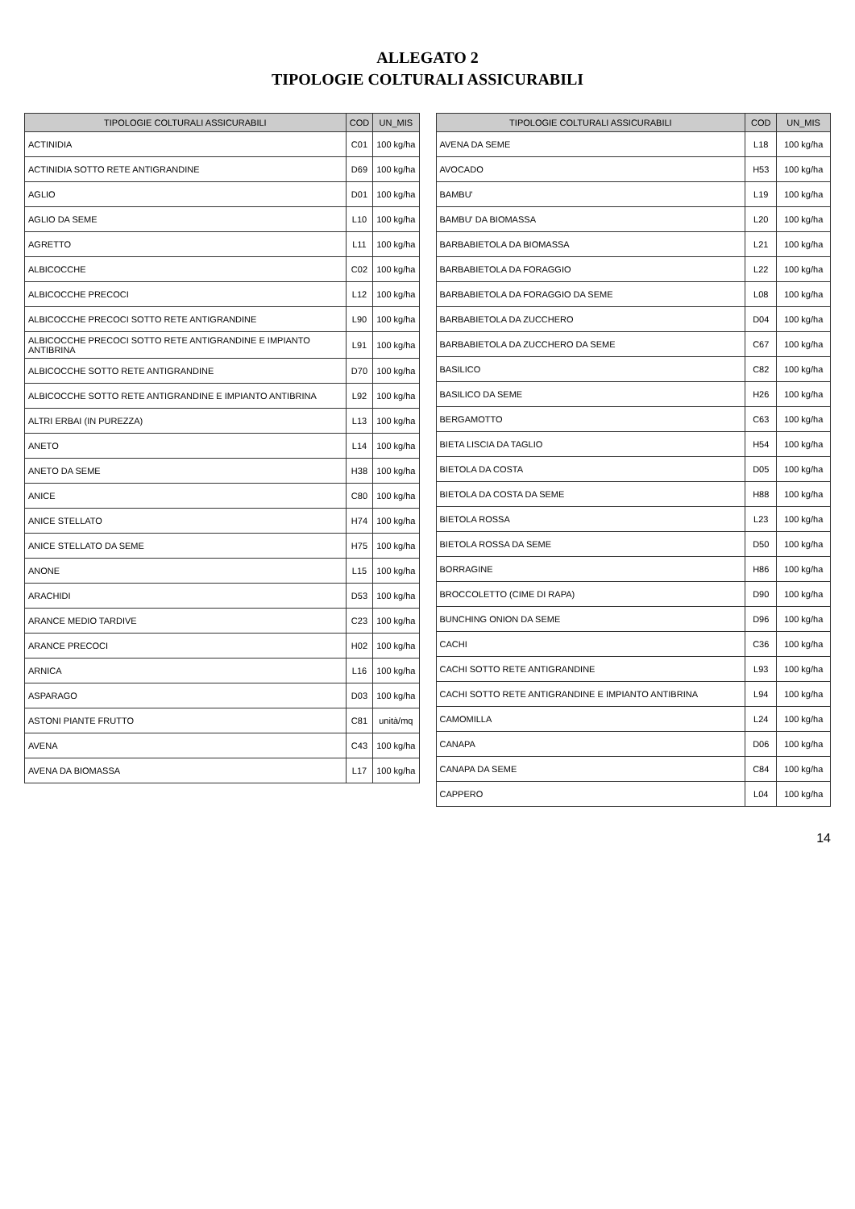ALLEGATO 2
TIPOLOGIE COLTURALI ASSICURABILI
| TIPOLOGIE COLTURALI ASSICURABILI | COD | UN_MIS |
| --- | --- | --- |
| ACTINIDIA | C01 | 100 kg/ha |
| ACTINIDIA SOTTO RETE ANTIGRANDINE | D69 | 100 kg/ha |
| AGLIO | D01 | 100 kg/ha |
| AGLIO DA SEME | L10 | 100 kg/ha |
| AGRETTO | L11 | 100 kg/ha |
| ALBICOCCHE | C02 | 100 kg/ha |
| ALBICOCCHE PRECOCI | L12 | 100 kg/ha |
| ALBICOCCHE PRECOCI SOTTO RETE ANTIGRANDINE | L90 | 100 kg/ha |
| ALBICOCCHE PRECOCI SOTTO RETE ANTIGRANDINE E IMPIANTO ANTIBRINA | L91 | 100 kg/ha |
| ALBICOCCHE SOTTO RETE ANTIGRANDINE | D70 | 100 kg/ha |
| ALBICOCCHE SOTTO RETE ANTIGRANDINE E IMPIANTO ANTIBRINA | L92 | 100 kg/ha |
| ALTRI ERBAI (IN PUREZZA) | L13 | 100 kg/ha |
| ANETO | L14 | 100 kg/ha |
| ANETO DA SEME | H38 | 100 kg/ha |
| ANICE | C80 | 100 kg/ha |
| ANICE STELLATO | H74 | 100 kg/ha |
| ANICE STELLATO DA SEME | H75 | 100 kg/ha |
| ANONE | L15 | 100 kg/ha |
| ARACHIDI | D53 | 100 kg/ha |
| ARANCE MEDIO TARDIVE | C23 | 100 kg/ha |
| ARANCE PRECOCI | H02 | 100 kg/ha |
| ARNICA | L16 | 100 kg/ha |
| ASPARAGO | D03 | 100 kg/ha |
| ASTONI PIANTE FRUTTO | C81 | unità/mq |
| AVENA | C43 | 100 kg/ha |
| AVENA DA BIOMASSA | L17 | 100 kg/ha |
| TIPOLOGIE COLTURALI ASSICURABILI | COD | UN_MIS |
| --- | --- | --- |
| AVENA DA SEME | L18 | 100 kg/ha |
| AVOCADO | H53 | 100 kg/ha |
| BAMBU' | L19 | 100 kg/ha |
| BAMBU' DA BIOMASSA | L20 | 100 kg/ha |
| BARBABIETOLA DA BIOMASSA | L21 | 100 kg/ha |
| BARBABIETOLA DA FORAGGIO | L22 | 100 kg/ha |
| BARBABIETOLA DA FORAGGIO DA SEME | L08 | 100 kg/ha |
| BARBABIETOLA DA ZUCCHERO | D04 | 100 kg/ha |
| BARBABIETOLA DA ZUCCHERO DA SEME | C67 | 100 kg/ha |
| BASILICO | C82 | 100 kg/ha |
| BASILICO DA SEME | H26 | 100 kg/ha |
| BERGAMOTTO | C63 | 100 kg/ha |
| BIETA LISCIA DA TAGLIO | H54 | 100 kg/ha |
| BIETOLA DA COSTA | D05 | 100 kg/ha |
| BIETOLA DA COSTA DA SEME | H88 | 100 kg/ha |
| BIETOLA ROSSA | L23 | 100 kg/ha |
| BIETOLA ROSSA DA SEME | D50 | 100 kg/ha |
| BORRAGINE | H86 | 100 kg/ha |
| BROCCOLETTO (CIME DI RAPA) | D90 | 100 kg/ha |
| BUNCHING ONION DA SEME | D96 | 100 kg/ha |
| CACHI | C36 | 100 kg/ha |
| CACHI SOTTO RETE ANTIGRANDINE | L93 | 100 kg/ha |
| CACHI SOTTO RETE ANTIGRANDINE E IMPIANTO ANTIBRINA | L94 | 100 kg/ha |
| CAMOMILLA | L24 | 100 kg/ha |
| CANAPA | D06 | 100 kg/ha |
| CANAPA DA SEME | C84 | 100 kg/ha |
| CAPPERO | L04 | 100 kg/ha |
14